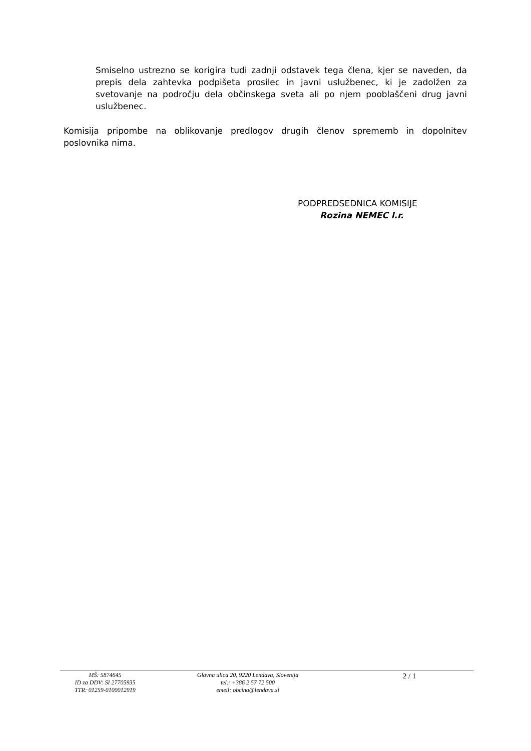Smiselno ustrezno se korigira tudi zadnji odstavek tega člena, kjer se naveden, da prepis dela zahtevka podpišeta prosilec in javni uslužbenec, ki je zadolžen za svetovanje na področju dela občinskega sveta ali po njem pooblaščeni drug javni uslužbenec.
Komisija pripombe na oblikovanje predlogov drugih členov sprememb in dopolnitev poslovnika nima.
PODPREDSEDNICA KOMISIJE
Rozina NEMEC l.r.
MŠ: 5874645
ID za DDV: SI 27705935
TTR: 01259-0100012919
Glavna ulica 20, 9220 Lendava, Slovenija
tel.: +386 2 57 72 500
emeil: obcina@lendava.si
2 / 1